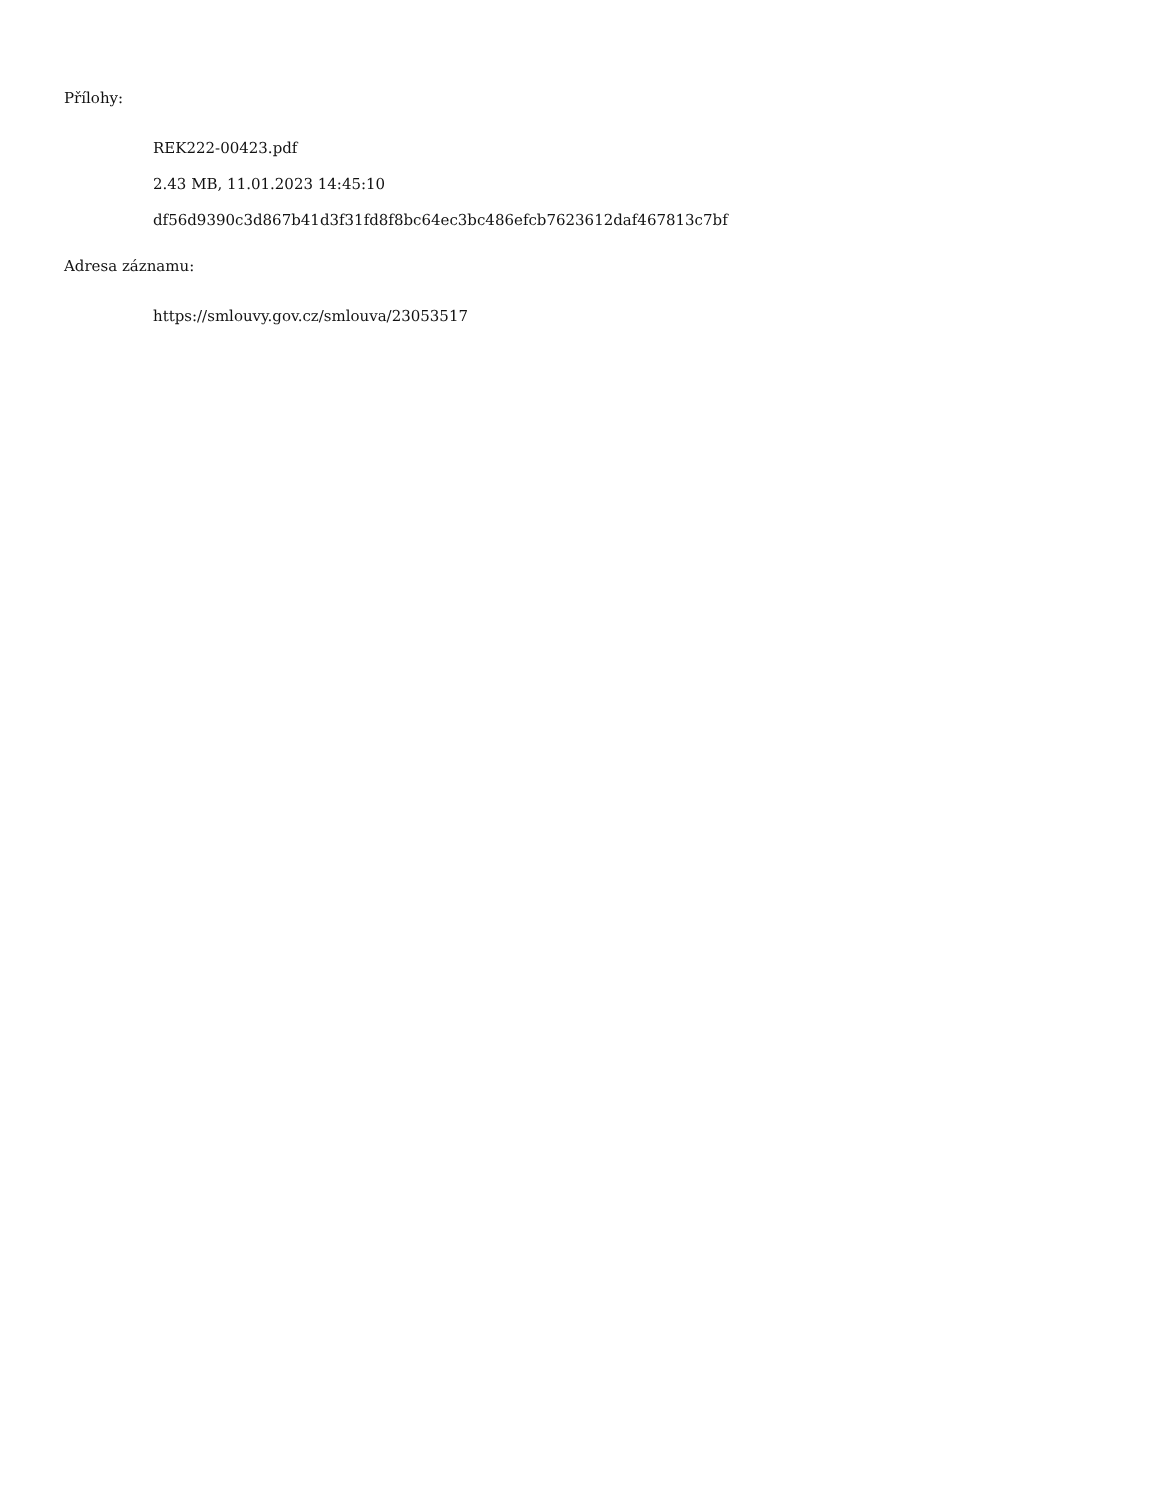Přílohy:
REK222-00423.pdf
2.43 MB, 11.01.2023 14:45:10
df56d9390c3d867b41d3f31fd8f8bc64ec3bc486efcb7623612daf467813c7bf
Adresa záznamu:
https://smlouvy.gov.cz/smlouva/23053517